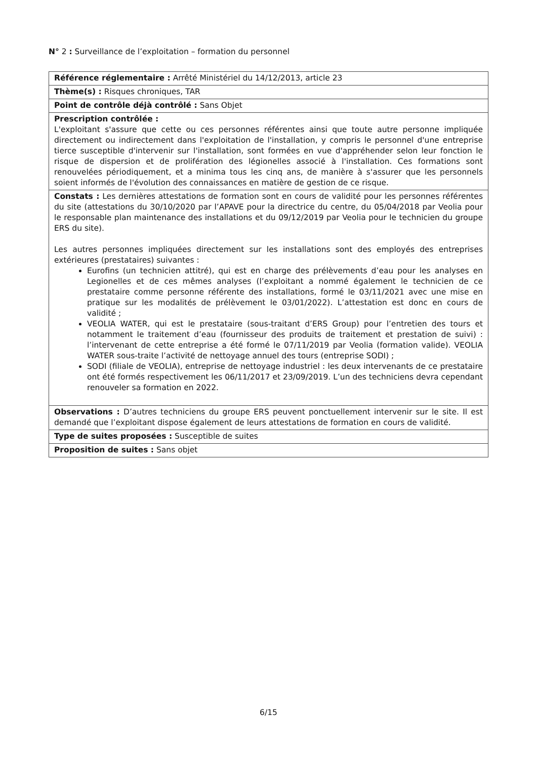N° 2 : Surveillance de l’exploitation – formation du personnel
| Référence réglementaire : Arrêté Ministériel du 14/12/2013, article 23 |
| Thème(s) : Risques chroniques, TAR |
| Point de contrôle déjà contrôlé : Sans Objet |
| Prescription contrôlée : L'exploitant s'assure que cette ou ces personnes référentes ainsi que toute autre personne impliquée directement ou indirectement dans l'exploitation de l'installation, y compris le personnel d'une entreprise tierce susceptible d'intervenir sur l'installation, sont formées en vue d'appréhender selon leur fonction le risque de dispersion et de prolifération des légionelles associé à l'installation. Ces formations sont renouvelées périodiquement, et a minima tous les cinq ans, de manière à s'assurer que les personnels soient informés de l'évolution des connaissances en matière de gestion de ce risque. |
| Constats : Les dernières attestations de formation sont en cours de validité pour les personnes référentes du site (attestations du 30/10/2020 par l’APAVE pour la directrice du centre, du 05/04/2018 par Veolia pour le responsable plan maintenance des installations et du 09/12/2019 par Veolia pour le technicien du groupe ERS du site). Les autres personnes impliquées directement sur les installations sont des employés des entreprises extérieures (prestataires) suivantes : Eurofins (un technicien attitré), qui est en charge des prélèvements d’eau pour les analyses en Legionelles et de ces mêmes analyses (l’exploitant a nommé également le technicien de ce prestataire comme personne référente des installations, formé le 03/11/2021 avec une mise en pratique sur les modalités de prélèvement le 03/01/2022). L’attestation est donc en cours de validité ; VEOLIA WATER, qui est le prestataire (sous-traitant d’ERS Group) pour l’entretien des tours et notamment le traitement d’eau (fournisseur des produits de traitement et prestation de suivi) : l’intervenant de cette entreprise a été formé le 07/11/2019 par Veolia (formation valide). VEOLIA WATER sous-traite l’activité de nettoyage annuel des tours (entreprise SODI) ; SODI (filiale de VEOLIA), entreprise de nettoyage industriel : les deux intervenants de ce prestataire ont été formés respectivement les 06/11/2017 et 23/09/2019. L’un des techniciens devra cependant renouveler sa formation en 2022. |
| Observations : D’autres techniciens du groupe ERS peuvent ponctuellement intervenir sur le site. Il est demandé que l’exploitant dispose également de leurs attestations de formation en cours de validité. |
| Type de suites proposées : Susceptible de suites |
| Proposition de suites : Sans objet |
6/15